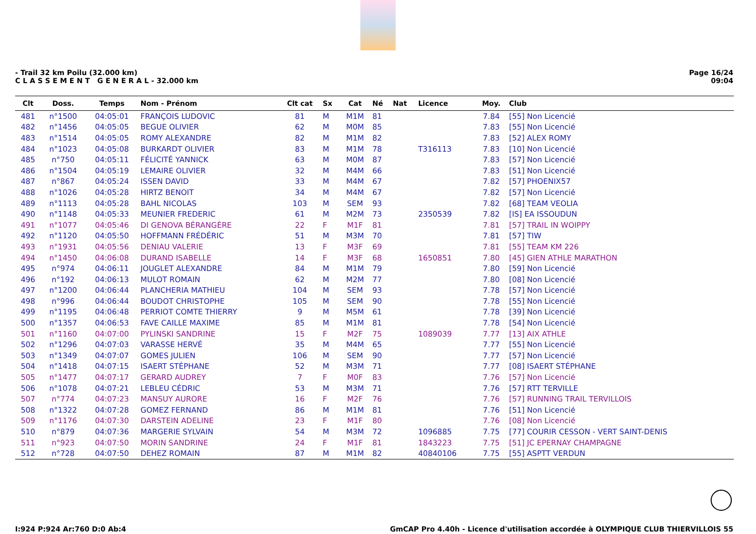- Trail 32 km Poilu (32.000 km)
C L A S S E M E N T G E N E R A L - 32.000 km
Page 16/24
09:04
| Clt | Doss. | Temps | Nom - Prénom | Clt cat | Sx | Cat | Né | Nat | Licence | Moy. | Club |
| --- | --- | --- | --- | --- | --- | --- | --- | --- | --- | --- | --- |
| 481 | n°1500 | 04:05:01 | FRANÇOIS LUDOVIC | 81 | M | M1M | 81 | | | 7.84 | [55] Non Licencié |
| 482 | n°1456 | 04:05:05 | BEGUE OLIVIER | 62 | M | M0M | 85 | | | 7.83 | [55] Non Licencié |
| 483 | n°1514 | 04:05:05 | ROMY ALEXANDRE | 82 | M | M1M | 82 | | | 7.83 | [52] ALEX ROMY |
| 484 | n°1023 | 04:05:08 | BURKARDT OLIVIER | 83 | M | M1M | 78 | | T316113 | 7.83 | [10] Non Licencié |
| 485 | n°750 | 04:05:11 | FÉLICITÉ YANNICK | 63 | M | M0M | 87 | | | 7.83 | [57] Non Licencié |
| 486 | n°1504 | 04:05:19 | LEMAIRE OLIVIER | 32 | M | M4M | 66 | | | 7.83 | [51] Non Licencié |
| 487 | n°867 | 04:05:24 | ISSEN DAVID | 33 | M | M4M | 67 | | | 7.82 | [57] PHOENIX57 |
| 488 | n°1026 | 04:05:28 | HIRTZ BENOIT | 34 | M | M4M | 67 | | | 7.82 | [57] Non Licencié |
| 489 | n°1113 | 04:05:28 | BAHL NICOLAS | 103 | M | SEM | 93 | | | 7.82 | [68] TEAM VEOLIA |
| 490 | n°1148 | 04:05:33 | MEUNIER FREDERIC | 61 | M | M2M | 73 | | 2350539 | 7.82 | [IS] EA ISSOUDUN |
| 491 | n°1077 | 04:05:46 | DI GENOVA BÉRANGÈRE | 22 | F | M1F | 81 | | | 7.81 | [57] TRAIL IN WOIPPY |
| 492 | n°1120 | 04:05:50 | HOFFMANN FRÉDÉRIC | 51 | M | M3M | 70 | | | 7.81 | [57] TIW |
| 493 | n°1931 | 04:05:56 | DENIAU VALERIE | 13 | F | M3F | 69 | | | 7.81 | [55] TEAM KM 226 |
| 494 | n°1450 | 04:06:08 | DURAND ISABELLE | 14 | F | M3F | 68 | | 1650851 | 7.80 | [45] GIEN ATHLE MARATHON |
| 495 | n°974 | 04:06:11 | JOUGLET ALEXANDRE | 84 | M | M1M | 79 | | | 7.80 | [59] Non Licencié |
| 496 | n°192 | 04:06:13 | MULOT ROMAIN | 62 | M | M2M | 77 | | | 7.80 | [08] Non Licencié |
| 497 | n°1200 | 04:06:44 | PLANCHERIA MATHIEU | 104 | M | SEM | 93 | | | 7.78 | [57] Non Licencié |
| 498 | n°996 | 04:06:44 | BOUDOT CHRISTOPHE | 105 | M | SEM | 90 | | | 7.78 | [55] Non Licencié |
| 499 | n°1195 | 04:06:48 | PERRIOT COMTE THIERRY | 9 | M | M5M | 61 | | | 7.78 | [39] Non Licencié |
| 500 | n°1357 | 04:06:53 | FAVE CAILLE MAXIME | 85 | M | M1M | 81 | | | 7.78 | [54] Non Licencié |
| 501 | n°1160 | 04:07:00 | PYLINSKI SANDRINE | 15 | F | M2F | 75 | | 1089039 | 7.77 | [13] AIX ATHLE |
| 502 | n°1296 | 04:07:03 | VARASSE HERVÉ | 35 | M | M4M | 65 | | | 7.77 | [55] Non Licencié |
| 503 | n°1349 | 04:07:07 | GOMES JULIEN | 106 | M | SEM | 90 | | | 7.77 | [57] Non Licencié |
| 504 | n°1418 | 04:07:15 | ISAERT STÉPHANE | 52 | M | M3M | 71 | | | 7.77 | [08] ISAERT STÉPHANE |
| 505 | n°1477 | 04:07:17 | GERARD AUDREY | 7 | F | M0F | 83 | | | 7.76 | [57] Non Licencié |
| 506 | n°1078 | 04:07:21 | LEBLEU CÉDRIC | 53 | M | M3M | 71 | | | 7.76 | [57] RTT TERVILLE |
| 507 | n°774 | 04:07:23 | MANSUY AURORE | 16 | F | M2F | 76 | | | 7.76 | [57] RUNNING TRAIL TERVILLOIS |
| 508 | n°1322 | 04:07:28 | GOMEZ FERNAND | 86 | M | M1M | 81 | | | 7.76 | [51] Non Licencié |
| 509 | n°1176 | 04:07:30 | DARSTEIN ADELINE | 23 | F | M1F | 80 | | | 7.76 | [08] Non Licencié |
| 510 | n°879 | 04:07:36 | MARGERIE SYLVAIN | 54 | M | M3M | 72 | | 1096885 | 7.75 | [77] COURIR CESSON - VERT SAINT-DENIS |
| 511 | n°923 | 04:07:50 | MORIN SANDRINE | 24 | F | M1F | 81 | | 1843223 | 7.75 | [51] JC EPERNAY CHAMPAGNE |
| 512 | n°728 | 04:07:50 | DEHEZ ROMAIN | 87 | M | M1M | 82 | | 40840106 | 7.75 | [55] ASPTT VERDUN |
I:924 P:924 Ar:760 D:0 Ab:4 GmCAP Pro 4.40h - Licence d'utilisation accordée à OLYMPIQUE CLUB THIERVILLOIS 55